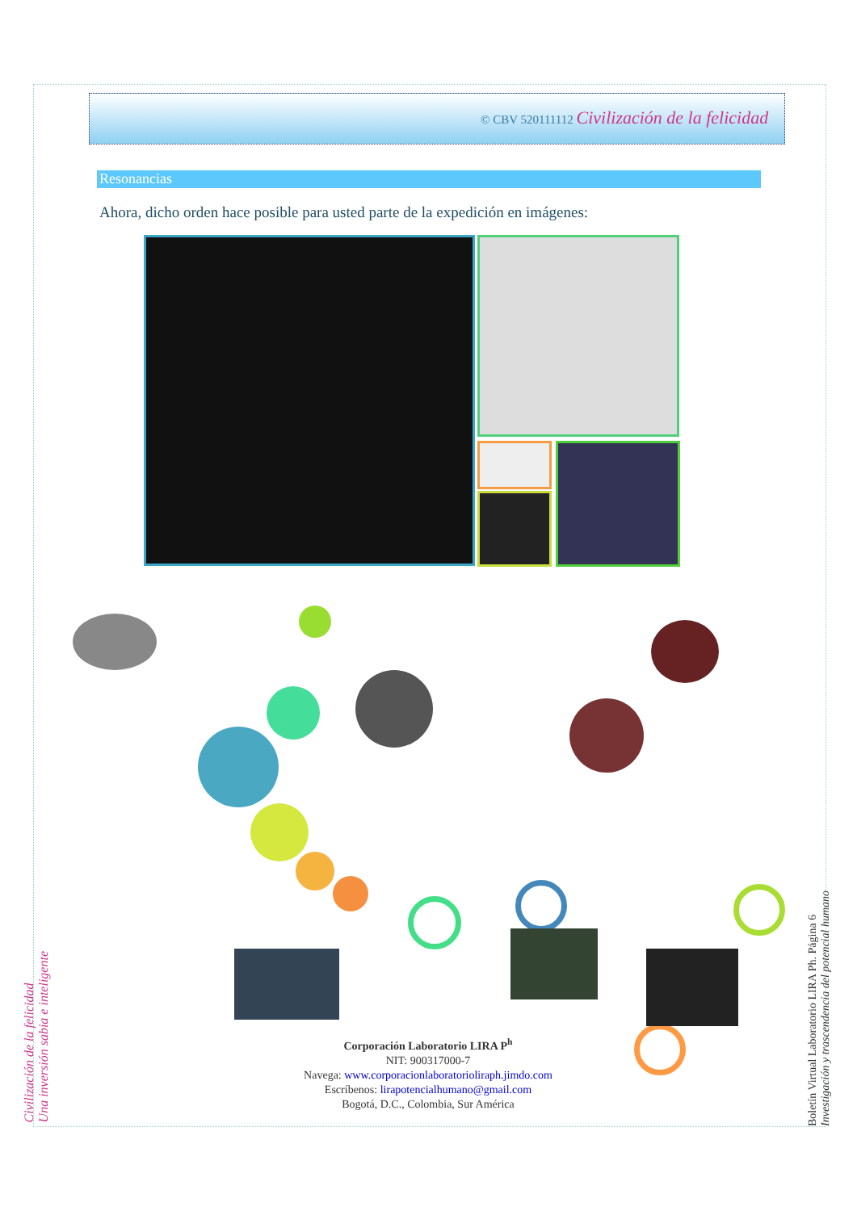© CBV 520111112 Civilización de la felicidad
Resonancias
Ahora, dicho orden hace posible para usted parte de la expedición en imágenes:
Corporación Laboratorio LIRA P<sup>h</sup>
NIT: 900317000-7
Navega: www.corporacionlaboratorioliraph.jimdo.com
Escríbenos: lirapotencialhumano@gmail.com
Bogotá, D.C., Colombia, Sur América
Civilización de la felicidad
Una inversión sabia e inteligente
Boletín Virtual Laboratorio LIRA Ph. Página 6
Investigación y trascendencia del potencial humano